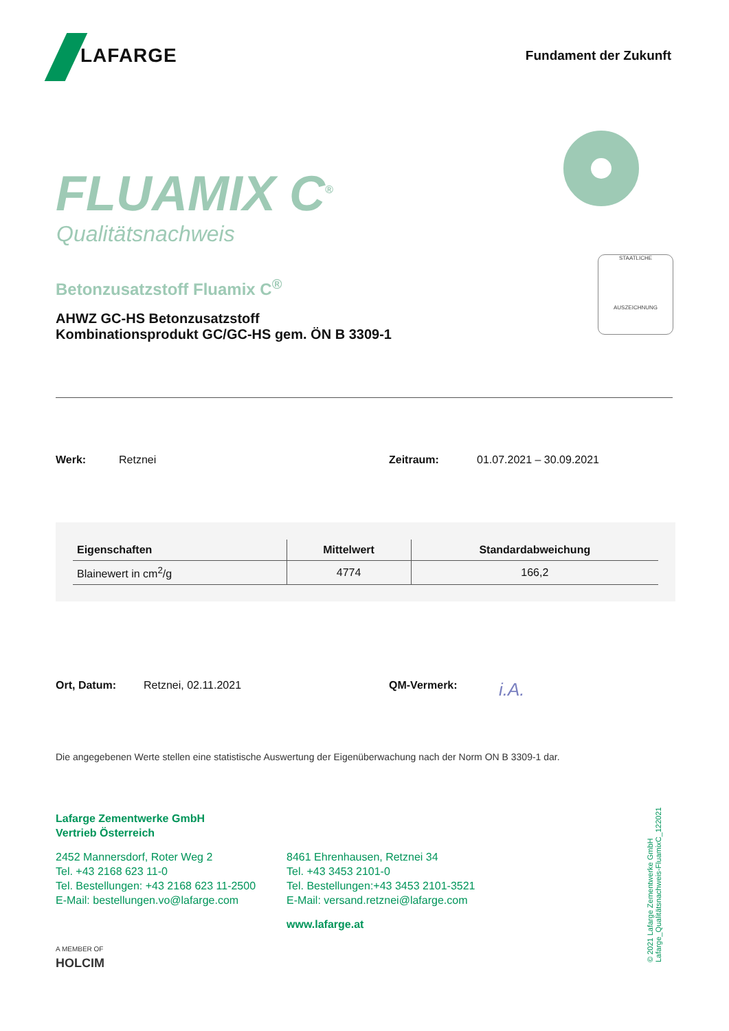LAFARGE Fundament der Zukunft
FLUAMIX C<sup>®</sup>
Qualitätsnachweis
Betonzusatzstoff Fluamix C<sup>®</sup>
AHWZ GC-HS Betonzusatzstoff
Kombinationsprodukt GC/GC-HS gem. ÖN B 3309-1
STAATLICHE
AUSZEICHNUNG
Werk: Retznei Zeitraum: 01.07.2021 – 30.09.2021
| Eigenschaften | Mittelwert | Standardabweichung |
| --- | --- | --- |
| Blainewert in cm<sup>2</sup>/g | 4774 | 166,2 |
Ort, Datum: Retznei, 02.11.2021 QM-Vermerk: i.A.
Die angegebenen Werte stellen eine statistische Auswertung der Eigenüberwachung nach der Norm ON B 3309-1 dar.
Lafarge Zementwerke GmbH
Vertrieb Österreich
2452 Mannersdorf, Roter Weg 2
Tel. +43 2168 623 11-0
Tel. Bestellungen: +43 2168 623 11-2500
E-Mail: bestellungen.vo@lafarge.com
A MEMBER OF
HOLCIM
8461 Ehrenhausen, Retznei 34
Tel. +43 3453 2101-0
Tel. Bestellungen:+43 3453 2101-3521
E-Mail: versand.retznei@lafarge.com
www.lafarge.at
© 2021 Lafarge Zementwerke GmbH
Lafarge_Qualitätsnachweis-FluamixC_122021